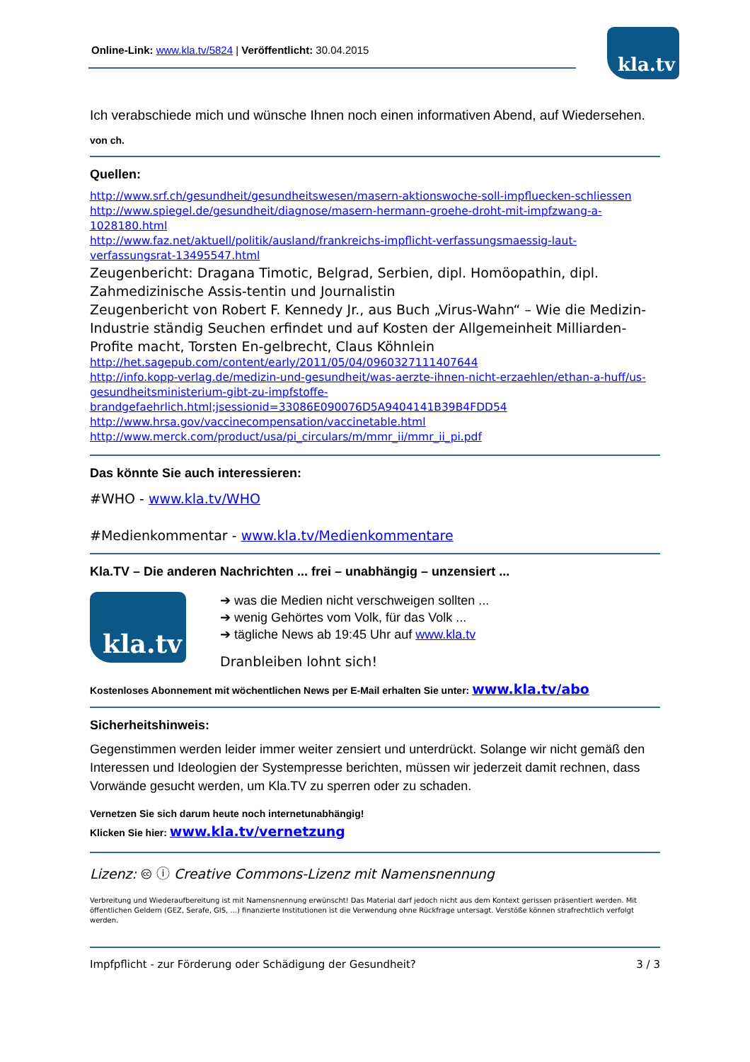Online-Link: www.kla.tv/5824 | Veröffentlicht: 30.04.2015
kla.tv
Ich verabschiede mich und wünsche Ihnen noch einen informativen Abend, auf Wiedersehen.
von ch.
Quellen:
http://www.srf.ch/gesundheit/gesundheitswesen/masern-aktionswoche-soll-impfluecken-schliessen
http://www.spiegel.de/gesundheit/diagnose/masern-hermann-groehe-droht-mit-impfzwang-a-1028180.html
http://www.faz.net/aktuell/politik/ausland/frankreichs-impflicht-verfassungsmaessig-laut-verfassungsrat-13495547.html
Zeugenbericht: Dragana Timotic, Belgrad, Serbien, dipl. Homöopathin, dipl. Zahmedizinische Assis-tentin und Journalistin
Zeugenbericht von Robert F. Kennedy Jr., aus Buch „Virus-Wahn“ – Wie die Medizin-Industrie ständig Seuchen erfindet und auf Kosten der Allgemeinheit Milliarden-Profite macht, Torsten En-gelbrecht, Claus Köhnlein
http://het.sagepub.com/content/early/2011/05/04/0960327111407644
http://info.kopp-verlag.de/medizin-und-gesundheit/was-aerzte-ihnen-nicht-erzaehlen/ethan-a-huff/us-gesundheitsministerium-gibt-zu-impfstoffe-brandgefaehrlich.html;jsessionid=33086E090076D5A9404141B39B4FDD54
http://www.hrsa.gov/vaccinecompensation/vaccinetable.html
http://www.merck.com/product/usa/pi_circulars/m/mmr_ii/mmr_ii_pi.pdf
Das könnte Sie auch interessieren:
#WHO - www.kla.tv/WHO
#Medienkommentar - www.kla.tv/Medienkommentare
Kla.TV – Die anderen Nachrichten ... frei – unabhängig – unzensiert ...
kla.tv
➔ was die Medien nicht verschweigen sollten ...
➔ wenig Gehörtes vom Volk, für das Volk ...
➔ tägliche News ab 19:45 Uhr auf www.kla.tv
Dranbleiben lohnt sich!
Kostenloses Abonnement mit wöchentlichen News per E-Mail erhalten Sie unter: www.kla.tv/abo
Sicherheitshinweis:
Gegenstimmen werden leider immer weiter zensiert und unterdrückt. Solange wir nicht gemäß den Interessen und Ideologien der Systempresse berichten, müssen wir jederzeit damit rechnen, dass Vorwände gesucht werden, um Kla.TV zu sperren oder zu schaden.
Vernetzen Sie sich darum heute noch internetunabhängig!
Klicken Sie hier: www.kla.tv/vernetzung
Lizenz: 🅭 ⓘ Creative Commons-Lizenz mit Namensnennung
Verbreitung und Wiederaufbereitung ist mit Namensnennung erwünscht! Das Material darf jedoch nicht aus dem Kontext gerissen präsentiert werden. Mit öffentlichen Geldern (GEZ, Serafe, GIS, ...) finanzierte Institutionen ist die Verwendung ohne Rückfrage untersagt. Verstöße können strafrechtlich verfolgt werden.
Impfpflicht - zur Förderung oder Schädigung der Gesundheit? 3 / 3